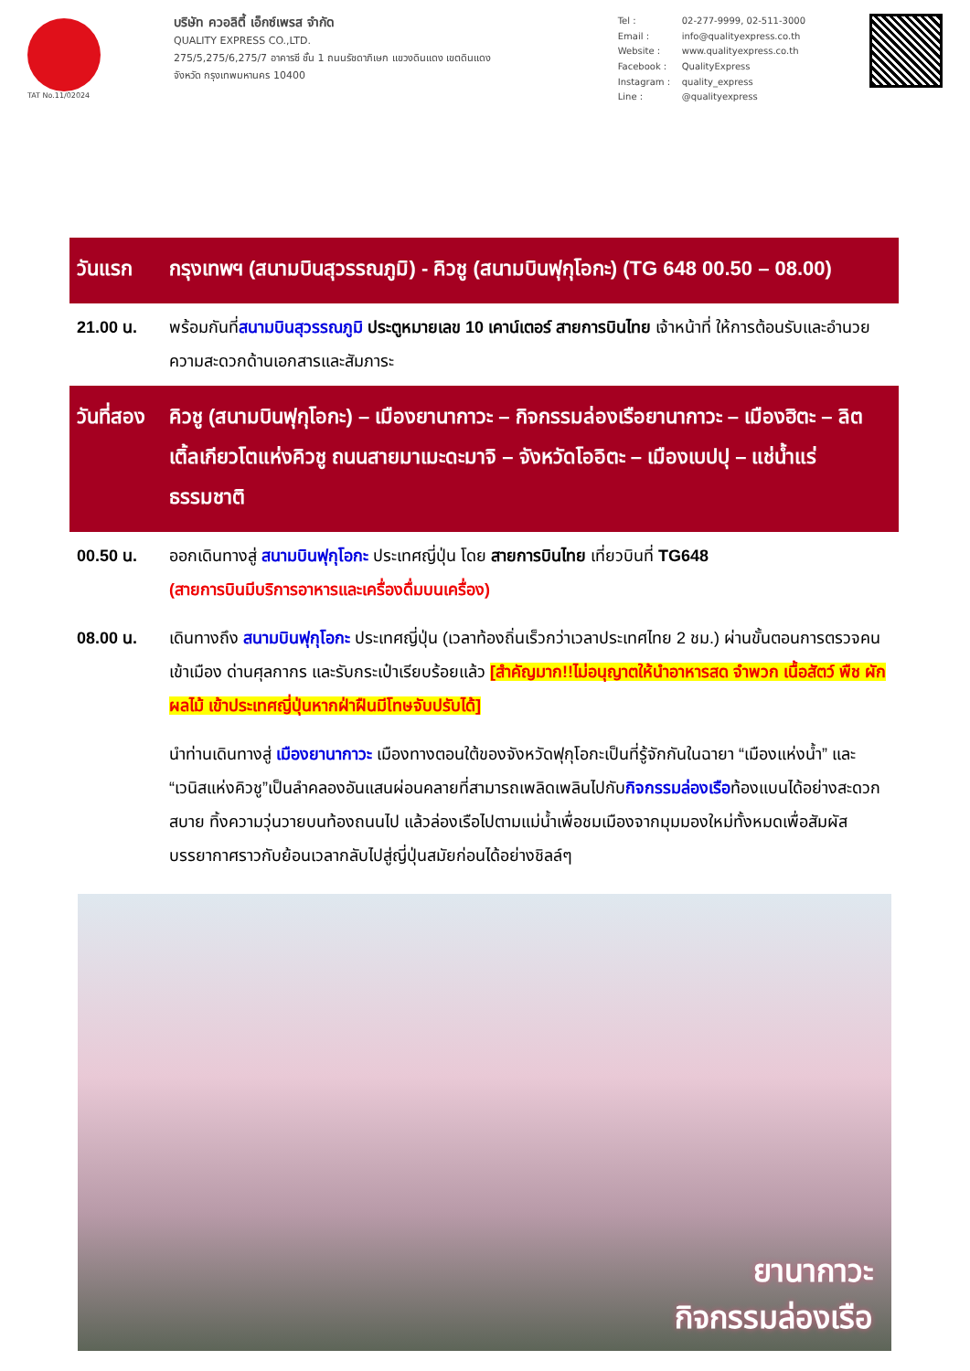TAT No.11/02024
บริษัท ควอลิตี้ เอ็กซ์เพรส จำกัด
QUALITY EXPRESS CO.,LTD.
275/5,275/6,275/7 อาคารซี ชั้น 1 ถนนรัชดาภิเษก แขวงดินแดง เขตดินแดง
จังหวัด กรุงเทพมหานคร 10400
Tel : 02-277-9999, 02-511-3000 Email : info@qualityexpress.co.th Website : www.qualityexpress.co.th Facebook : QualityExpress Instagram : quality_express Line : @qualityexpress
| วันแรก | กรุงเทพฯ (สนามบินสุวรรณภูมิ) - คิวชู (สนามบินฟุกุโอกะ) (TG 648 00.50 – 08.00) |
| 21.00 น. | พร้อมกันที่ สนามบินสุวรรณภูมิ ประตูหมายเลข 10 เคาน์เตอร์ สายการบินไทย เจ้าหน้าที่ ให้การต้อนรับและอำนวยความสะดวกด้านเอกสารและสัมภาระ |
| วันที่สอง | คิวชู (สนามบินฟุกุโอกะ) – เมืองยานากาวะ – กิจกรรมล่องเรือยานากาวะ – เมืองฮิตะ – ลิตเติ้ลเกียวโตแห่งคิวชู ถนนสายมาเมะดะมาจิ – จังหวัดโออิตะ – เมืองเบปปุ – แช่น้ำแร่ธรรมชาติ |
| 00.50 น. | ออกเดินทางสู่ สนามบินฟุกุโอกะ ประเทศญี่ปุ่น โดย สายการบินไทย เที่ยวบินที่ TG648 (สายการบินมีบริการอาหารและเครื่องดื่มบนเครื่อง) |
| 08.00 น. | เดินทางถึง สนามบินฟุกุโอกะ ประเทศญี่ปุ่น (เวลาท้องถิ่นเร็วกว่าเวลาประเทศไทย 2 ชม.) ผ่านขั้นตอนการตรวจคนเข้าเมือง ด่านศุลกากร และรับกระเป๋าเรียบร้อยแล้ว [สำคัญมาก!!ไม่อนุญาตให้นำอาหารสด จำพวก เนื้อสัตว์ พืช ผัก ผลไม้ เข้าประเทศญี่ปุ่นหากฝ่าฝืนมีโทษจับปรับได้] |
| | นำท่านเดินทางสู่ เมืองยานากาวะ เมืองทางตอนใต้ของจังหวัดฟุกุโอกะเป็นที่รู้จักกันในฉายา “เมืองแห่งน้ำ” และ “เวนิสแห่งคิวชู”เป็นลำคลองอันแสนผ่อนคลายที่สามารถเพลิดเพลินไปกับ กิจกรรมล่องเรือ ท้องแบนได้อย่างสะดวกสบาย ทิ้งความวุ่นวายบนท้องถนนไป แล้วล่องเรือไปตามแม่น้ำเพื่อชมเมืองจากมุมมองใหม่ทั้งหมดเพื่อสัมผัสบรรยากาศราวกับย้อนเวลากลับไปสู่ญี่ปุ่นสมัยก่อนได้อย่างชิลล์ๆ |
ยานากาวะ
กิจกรรมล่องเรือ